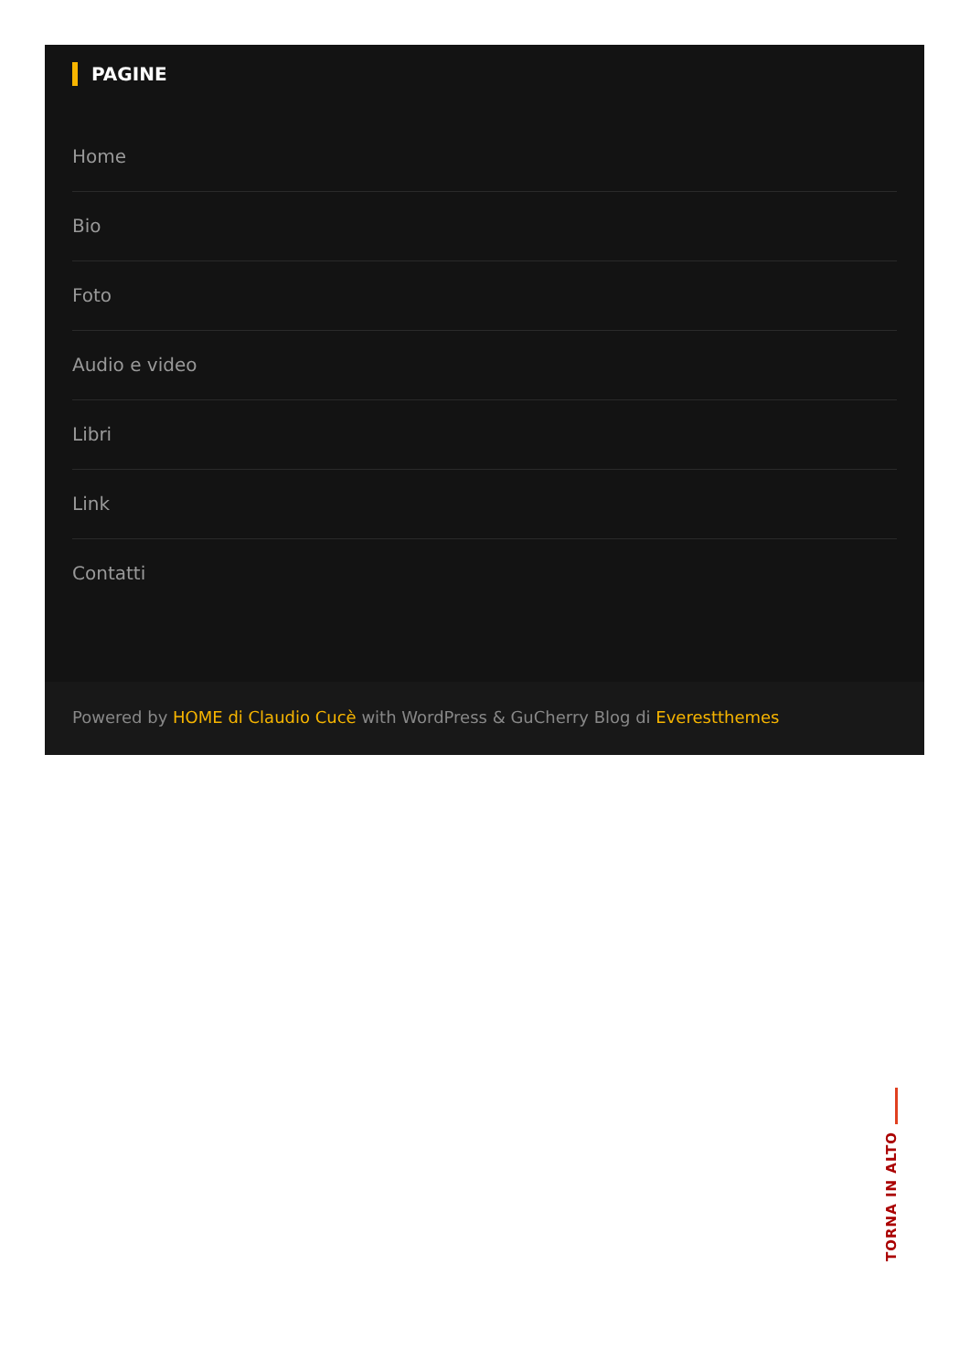PAGINE
Home
Bio
Foto
Audio e video
Libri
Link
Contatti
Powered by HOME di Claudio Cucè with WordPress & GuCherry Blog di Everestthemes
TORNA IN ALTO